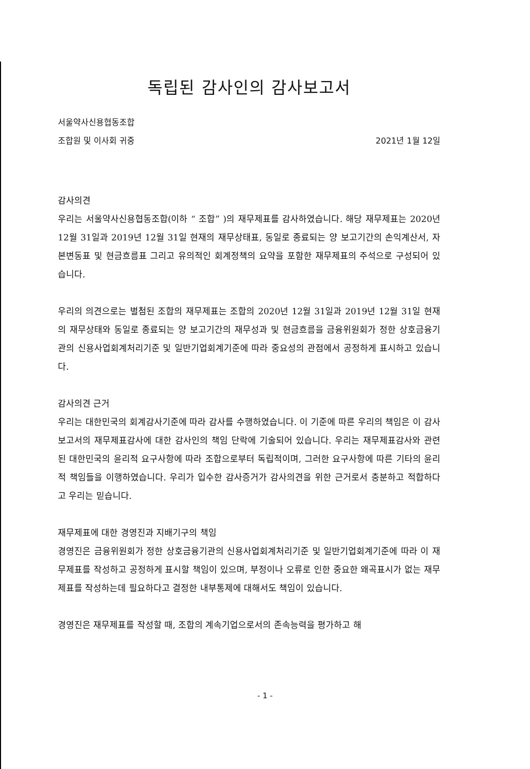독립된 감사인의 감사보고서
서울약사신용협동조합
조합원 및 이사회 귀중 2021년 1월 12일
감사의견
우리는 서울약사신용협동조합(이하 “ 조합” )의 재무제표를 감사하였습니다. 해당 재무제표는 2020년 12월 31일과 2019년 12월 31일 현재의 재무상태표, 동일로 종료되는 양 보고기간의 손익계산서, 자본변동표 및 현금흐름표 그리고 유의적인 회계정책의 요약을 포함한 재무제표의 주석으로 구성되어 있습니다.
우리의 의견으로는 별첨된 조합의 재무제표는 조합의 2020년 12월 31일과 2019년 12월 31일 현재의 재무상태와 동일로 종료되는 양 보고기간의 재무성과 및 현금흐름을 금융위원회가 정한 상호금융기관의 신용사업회계처리기준 및 일반기업회계기준에 따라 중요성의 관점에서 공정하게 표시하고 있습니다.
감사의견 근거
우리는 대한민국의 회계감사기준에 따라 감사를 수행하였습니다. 이 기준에 따른 우리의 책임은 이 감사보고서의 재무제표감사에 대한 감사인의 책임 단락에 기술되어 있습니다. 우리는 재무제표감사와 관련된 대한민국의 윤리적 요구사항에 따라 조합으로부터 독립적이며, 그러한 요구사항에 따른 기타의 윤리적 책임들을 이행하였습니다. 우리가 입수한 감사증거가 감사의견을 위한 근거로서 충분하고 적합하다고 우리는 믿습니다.
재무제표에 대한 경영진과 지배기구의 책임
경영진은 금융위원회가 정한 상호금융기관의 신용사업회계처리기준 및 일반기업회계기준에 따라 이 재무제표를 작성하고 공정하게 표시할 책임이 있으며, 부정이나 오류로 인한 중요한 왜곡표시가 없는 재무제표를 작성하는데 필요하다고 결정한 내부통제에 대해서도 책임이 있습니다.
경영진은 재무제표를 작성할 때, 조합의 계속기업으로서의 존속능력을 평가하고 해
- 1 -